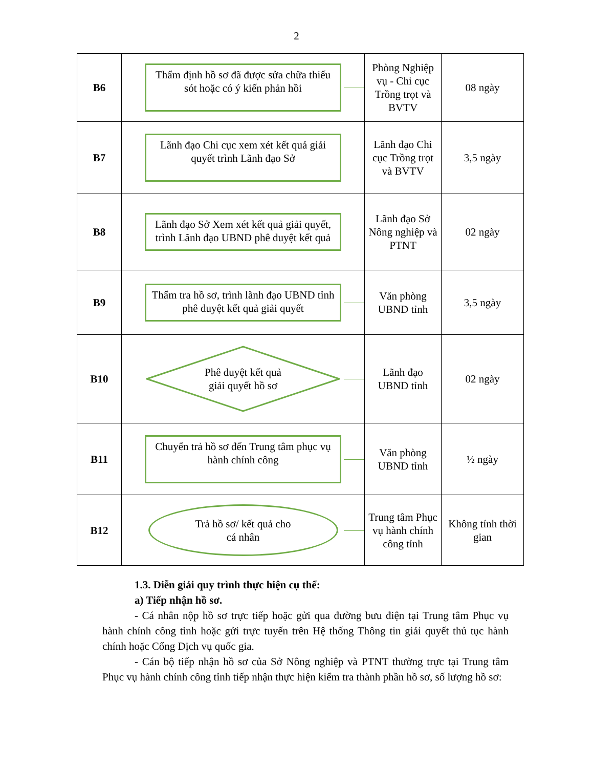2
| B6 | Thẩm định hồ sơ đã được sửa chữa thiếu sót hoặc có ý kiến phản hồi | Phòng Nghiệp vụ - Chi cục Trồng trọt và BVTV | 08 ngày |
| B7 | Lãnh đạo Chi cục xem xét kết quả giải quyết trình Lãnh đạo Sở | Lãnh đạo Chi cục Trồng trọt và BVTV | 3,5 ngày |
| B8 | Lãnh đạo Sở Xem xét kết quả giải quyết, trình Lãnh đạo UBND phê duyệt kết quả | Lãnh đạo Sở Nông nghiệp và PTNT | 02 ngày |
| B9 | Thẩm tra hồ sơ, trình lãnh đạo UBND tỉnh phê duyệt kết quả giải quyết | Văn phòng UBND tỉnh | 3,5 ngày |
| B10 | Phê duyệt kết quả giải quyết hồ sơ | Lãnh đạo UBND tỉnh | 02 ngày |
| B11 | Chuyển trả hồ sơ đến Trung tâm phục vụ hành chính công | Văn phòng UBND tỉnh | ½ ngày |
| B12 | Trả hồ sơ/ kết quả cho cá nhân | Trung tâm Phục vụ hành chính công tỉnh | Không tính thời gian |
1.3. Diễn giải quy trình thực hiện cụ thể:
a) Tiếp nhận hồ sơ.
- Cá nhân nộp hồ sơ trực tiếp hoặc gửi qua đường bưu điện tại Trung tâm Phục vụ hành chính công tỉnh hoặc gửi trực tuyến trên Hệ thống Thông tin giải quyết thủ tục hành chính hoặc Cổng Dịch vụ quốc gia.
- Cán bộ tiếp nhận hồ sơ của Sở Nông nghiệp và PTNT thường trực tại Trung tâm Phục vụ hành chính công tỉnh tiếp nhận thực hiện kiểm tra thành phần hồ sơ, số lượng hồ sơ: